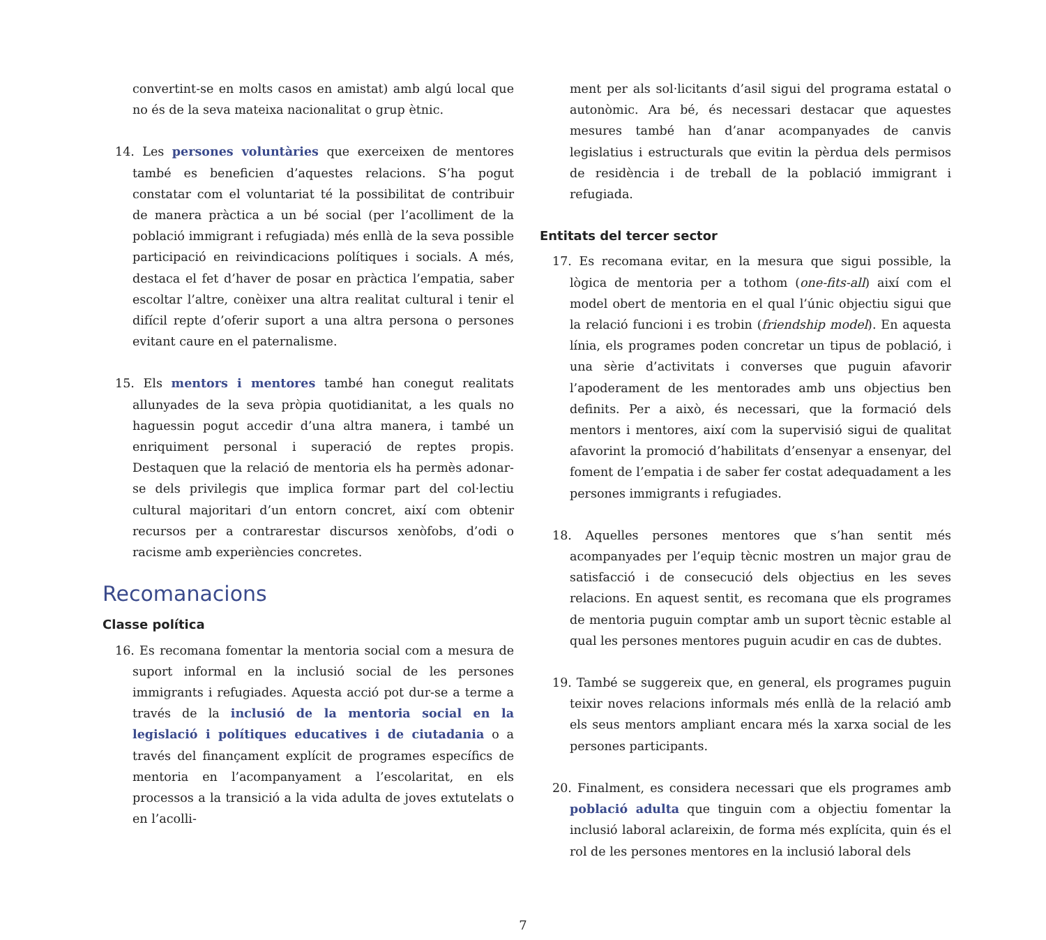convertint-se en molts casos en amistat) amb algú local que no és de la seva mateixa nacionalitat o grup ètnic.
14. Les persones voluntàries que exerceixen de mentores també es beneficien d’aquestes relacions. S’ha pogut constatar com el voluntariat té la possibilitat de contribuir de manera pràctica a un bé social (per l’acolliment de la població immigrant i refugiada) més enllà de la seva possible participació en reivindicacions polítiques i socials. A més, destaca el fet d’haver de posar en pràctica l’empatia, saber escoltar l’altre, conèixer una altra realitat cultural i tenir el difícil repte d’oferir suport a una altra persona o persones evitant caure en el paternalisme.
15. Els mentors i mentores també han conegut realitats allunyades de la seva pròpia quotidianitat, a les quals no haguessin pogut accedir d’una altra manera, i també un enriquiment personal i superació de reptes propis. Destaquen que la relació de mentoria els ha permès adonar-se dels privilegis que implica formar part del col·lectiu cultural majoritari d’un entorn concret, així com obtenir recursos per a contrarestar discursos xenòfobs, d’odi o racisme amb experiències concretes.
Recomanacions
Classe política
16. Es recomana fomentar la mentoria social com a mesura de suport informal en la inclusió social de les persones immigrants i refugiades. Aquesta acció pot dur-se a terme a través de la inclusió de la mentoria social en la legislació i polítiques educatives i de ciutadania o a través del finançament explícit de programes específics de mentoria en l’acompanyament a l’escolaritat, en els processos a la transició a la vida adulta de joves extutelats o en l’acolli-
ment per als sol·licitants d’asil sigui del programa estatal o autonòmic. Ara bé, és necessari destacar que aquestes mesures també han d’anar acompanyades de canvis legislatius i estructurals que evitin la pèrdua dels permisos de residència i de treball de la població immigrant i refugiada.
Entitats del tercer sector
17. Es recomana evitar, en la mesura que sigui possible, la lògica de mentoria per a tothom (one-fits-all) així com el model obert de mentoria en el qual l’únic objectiu sigui que la relació funcioni i es trobin (friendship model). En aquesta línia, els programes poden concretar un tipus de població, i una sèrie d’activitats i converses que puguin afavorir l’apoderament de les mentorades amb uns objectius ben definits. Per a això, és necessari, que la formació dels mentors i mentores, així com la supervisió sigui de qualitat afavorint la promoció d’habilitats d’ensenyar a ensenyar, del foment de l’empatia i de saber fer costat adequadament a les persones immigrants i refugiades.
18. Aquelles persones mentores que s’han sentit més acompanyades per l’equip tècnic mostren un major grau de satisfacció i de consecució dels objectius en les seves relacions. En aquest sentit, es recomana que els programes de mentoria puguin comptar amb un suport tècnic estable al qual les persones mentores puguin acudir en cas de dubtes.
19. També se suggereix que, en general, els programes puguin teixir noves relacions informals més enllà de la relació amb els seus mentors ampliant encara més la xarxa social de les persones participants.
20. Finalment, es considera necessari que els programes amb població adulta que tinguin com a objectiu fomentar la inclusió laboral aclareixin, de forma més explícita, quin és el rol de les persones mentores en la inclusió laboral dels
7